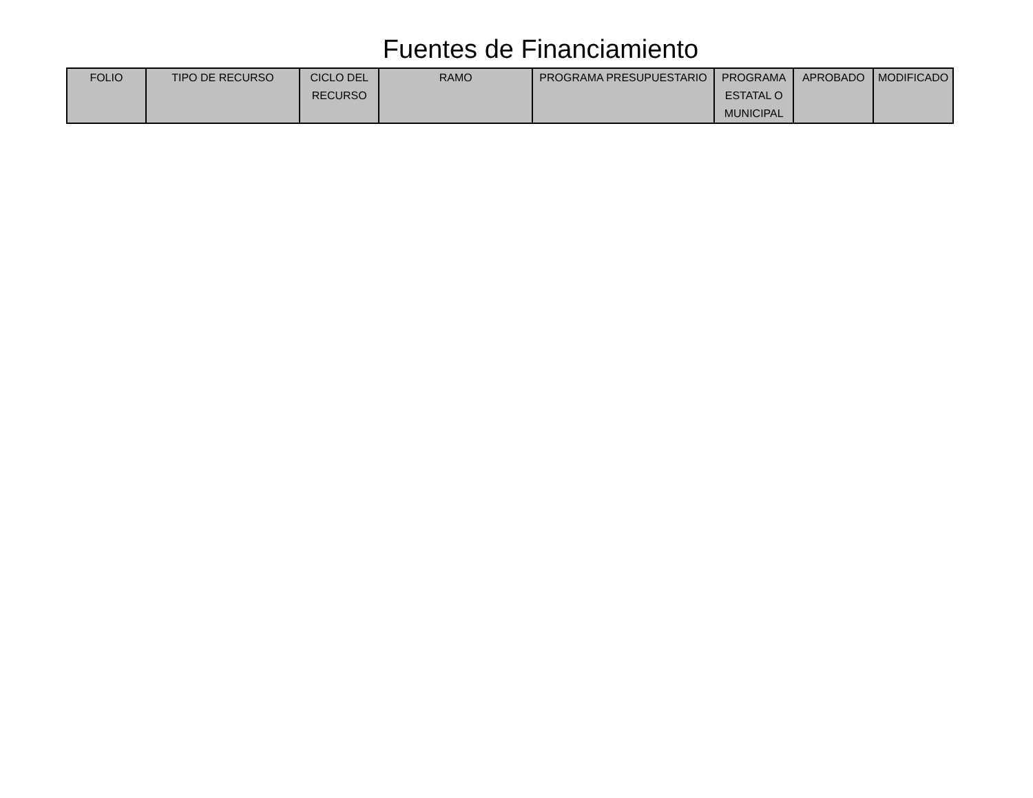Fuentes de Financiamiento
| FOLIO | TIPO DE RECURSO | CICLO DEL RECURSO | RAMO | PROGRAMA PRESUPUESTARIO | PROGRAMA ESTATAL O MUNICIPAL | APROBADO | MODIFICADO |
| --- | --- | --- | --- | --- | --- | --- | --- |